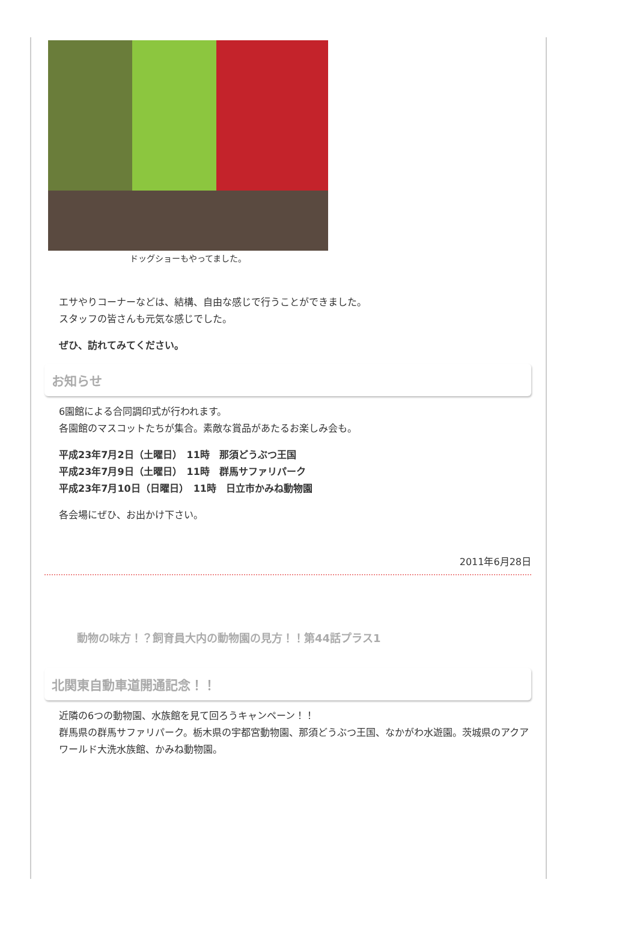ドッグショーもやってました。
エサやりコーナーなどは、結構、自由な感じで行うことができました。
スタッフの皆さんも元気な感じでした。
ぜひ、訪れてみてください。
お知らせ
6園館による合同調印式が行われます。
各園館のマスコットたちが集合。素敵な賞品があたるお楽しみ会も。
平成23年7月2日（土曜日）　11時　那須どうぶつ王国
平成23年7月9日（土曜日）　11時　群馬サファリパーク
平成23年7月10日（日曜日）　11時　日立市かみね動物園
各会場にぜひ、お出かけ下さい。
2011年6月28日
動物の味方！？飼育員大内の動物園の見方！！第44話プラス1
北関東自動車道開通記念！！
近隣の6つの動物園、水族館を見て回ろうキャンペーン！！
群馬県の群馬サファリパーク。栃木県の宇都宮動物園、那須どうぶつ王国、なかがわ水遊園。茨城県のアクアワールド大洗水族館、かみね動物園。